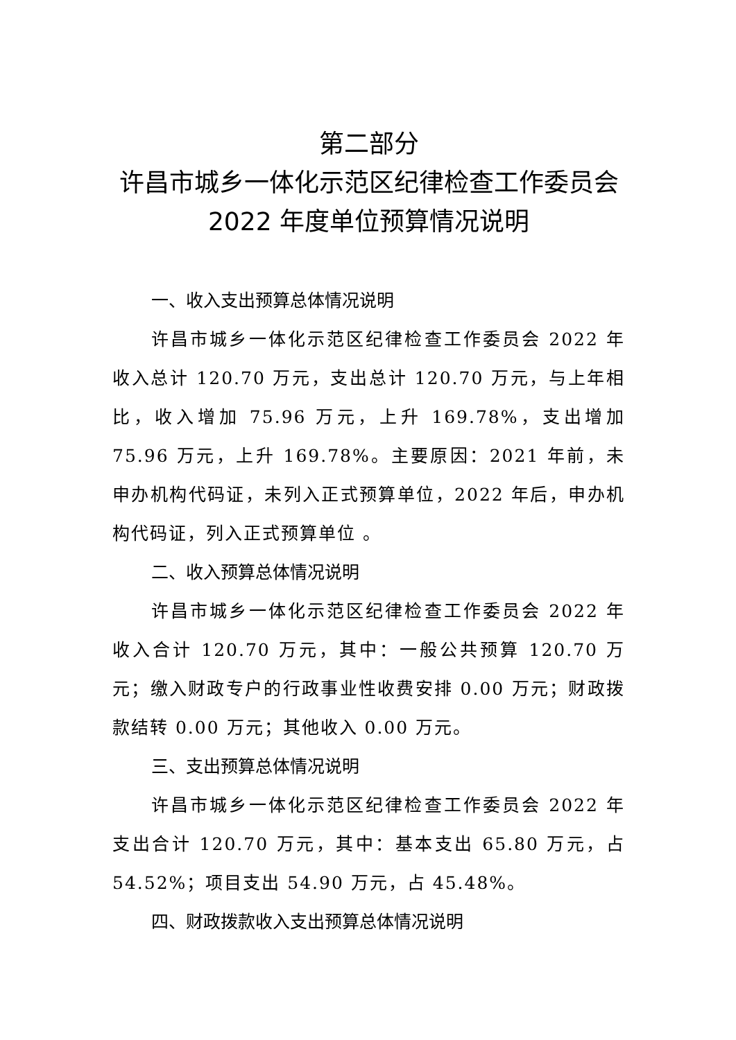第二部分
许昌市城乡一体化示范区纪律检查工作委员会 2022 年度单位预算情况说明
一、收入支出预算总体情况说明
许昌市城乡一体化示范区纪律检查工作委员会 2022 年收入总计 120.70 万元，支出总计 120.70 万元，与上年相比，收入增加 75.96 万元，上升 169.78%，支出增加 75.96 万元，上升 169.78%。主要原因：2021 年前，未申办机构代码证，未列入正式预算单位，2022 年后，申办机构代码证，列入正式预算单位 。
二、收入预算总体情况说明
许昌市城乡一体化示范区纪律检查工作委员会 2022 年收入合计 120.70 万元，其中：一般公共预算 120.70 万元；缴入财政专户的行政事业性收费安排 0.00 万元；财政拨款结转 0.00 万元；其他收入 0.00 万元。
三、支出预算总体情况说明
许昌市城乡一体化示范区纪律检查工作委员会 2022 年支出合计 120.70 万元，其中：基本支出 65.80 万元，占 54.52%；项目支出 54.90 万元，占 45.48%。
四、财政拨款收入支出预算总体情况说明